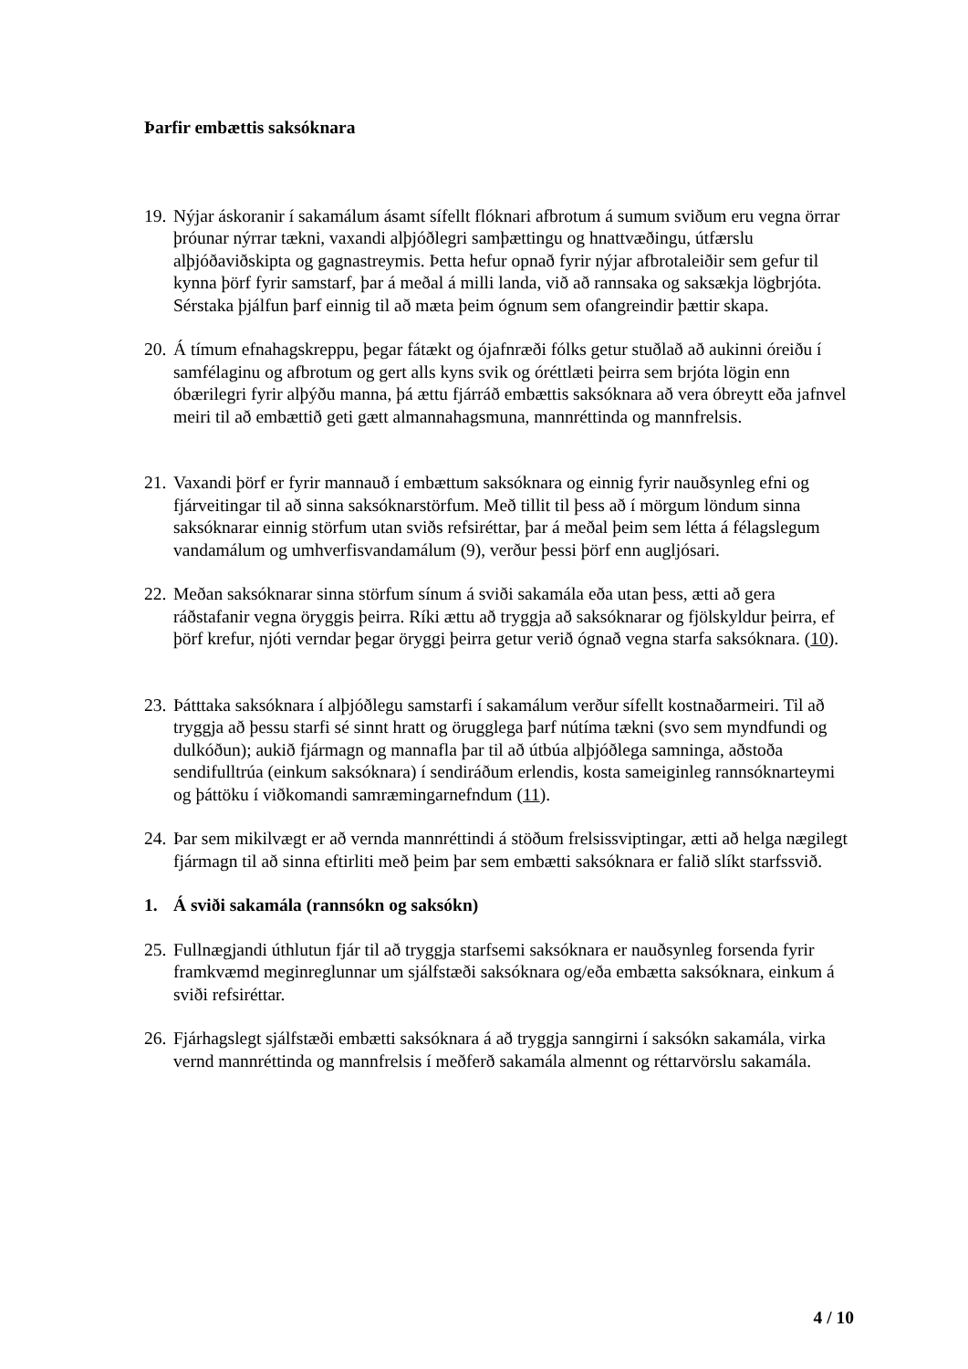Þarfir embættis saksóknara
19.
Nýjar áskoranir í sakamálum ásamt sífellt flóknari afbrotum á sumum sviðum eru vegna örrar þróunar nýrrar tækni, vaxandi alþjóðlegri samþættingu og hnattvæðingu, útfærslu alþjóðaviðskipta og gagnastreymis. Þetta hefur opnað fyrir nýjar afbrotaleiðir sem gefur til kynna þörf fyrir samstarf, þar á meðal á milli landa, við að rannsaka og saksækja lögbrjóta. Sérstaka þjálfun þarf einnig til að mæta þeim ógnum sem ofangreindir þættir skapa.
20.
Á tímum efnahagskreppu, þegar fátækt og ójafnræði fólks getur stuðlað að aukinni óreiðu í samfélaginu og afbrotum og gert alls kyns svik og óréttlæti þeirra sem brjóta lögin enn óbærilegri fyrir alþýðu manna, þá ættu fjárráð embættis saksóknara að vera óbreytt eða jafnvel meiri til að embættið geti gætt almannahagsmuna, mannréttinda og mannfrelsis.
21.
Vaxandi þörf er fyrir mannauð í embættum saksóknara og einnig fyrir nauðsynleg efni og fjárveitingar til að sinna saksóknarstörfum. Með tillit til þess að í mörgum löndum sinna saksóknarar einnig störfum utan sviðs refsiréttar, þar á meðal þeim sem létta á félagslegum vandamálum og umhverfisvandamálum (9), verður þessi þörf enn augljósari.
22.
Meðan saksóknarar sinna störfum sínum á sviði sakamála eða utan þess, ætti að gera ráðstafanir vegna öryggis þeirra. Ríki ættu að tryggja að saksóknarar og fjölskyldur þeirra, ef þörf krefur, njóti verndar þegar öryggi þeirra getur verið ógnað vegna starfa saksóknara. (10).
23.
Þátttaka saksóknara í alþjóðlegu samstarfi í sakamálum verður sífellt kostnaðarmeiri. Til að tryggja að þessu starfi sé sinnt hratt og örugglega þarf nútíma tækni (svo sem myndfundi og dulkóðun); aukið fjármagn og mannafla þar til að útbúa alþjóðlega samninga, aðstoða sendifulltrúa (einkum saksóknara) í sendiráðum erlendis, kosta sameiginleg rannsóknarteymi og þáttöku í viðkomandi samræmingarnefndum (11).
24.
Þar sem mikilvægt er að vernda mannréttindi á stöðum frelsissviptingar, ætti að helga nægilegt fjármagn til að sinna eftirliti með þeim þar sem embætti saksóknara er falið slíkt starfssvið.
1. Á sviði sakamála (rannsókn og saksókn)
25.
Fullnægjandi úthlutun fjár til að tryggja starfsemi saksóknara er nauðsynleg forsenda fyrir framkvæmd meginreglunnar um sjálfstæði saksóknara og/eða embætta saksóknara, einkum á sviði refsiréttar.
26.
Fjárhagslegt sjálfstæði embætti saksóknara á að tryggja sanngirni í saksókn sakamála, virka vernd mannréttinda og mannfrelsis í meðferð sakamála almennt og réttarvörslu sakamála.
4 / 10